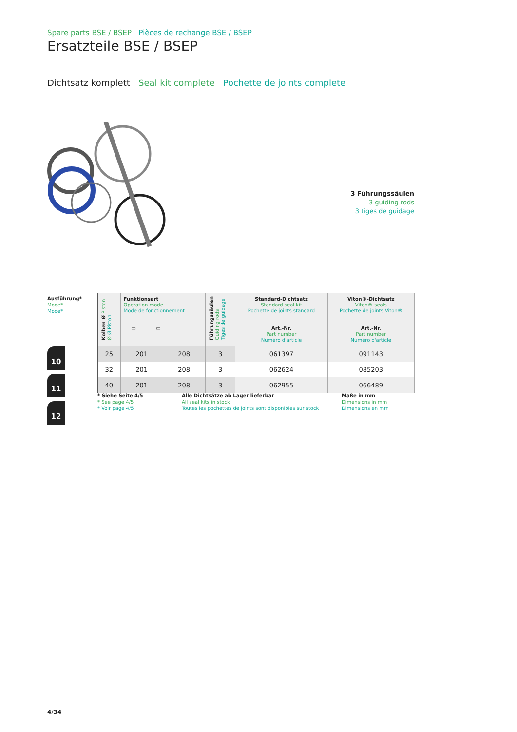Spare parts BSE / BSEP Pièces de rechange BSE / BSEP
Ersatzteile BSE / BSEP
Dichtsatz komplett Seal kit complete Pochette de joints complete
3 Führungssäulen
3 guiding rods
3 tiges de guidage
Ausführung*
Mode*
Mode*
10
11
12
| Kolben Ø Piston Ø Ø Piston | Funktionsart Operation mode Mode de fonctionnement ▭ ▭ | | Führungssäulen Guiding rods Tiges de guidage | Standard-Dichtsatz Standard seal kit Pochette de joints standard Art.-Nr. Part number Numéro d'article | Viton®-Dichtsatz Viton®-seals Pochette de joints Viton® Art.-Nr. Part number Numéro d'article |
| --- | --- | --- | --- | --- | --- |
| 25 | 201 | 208 | 3 | 061397 | 091143 |
| 32 | 201 | 208 | 3 | 062624 | 085203 |
| 40 | 201 | 208 | 3 | 062955 | 066489 |
* Siehe Seite 4/5
* See page 4/5
* Voir page 4/5
Alle Dichtsätze ab Lager lieferbar
All seal kits in stock
Toutes les pochettes de joints sont disponibles sur stock
Maße in mm
Dimensions in mm
Dimensions en mm
4/34